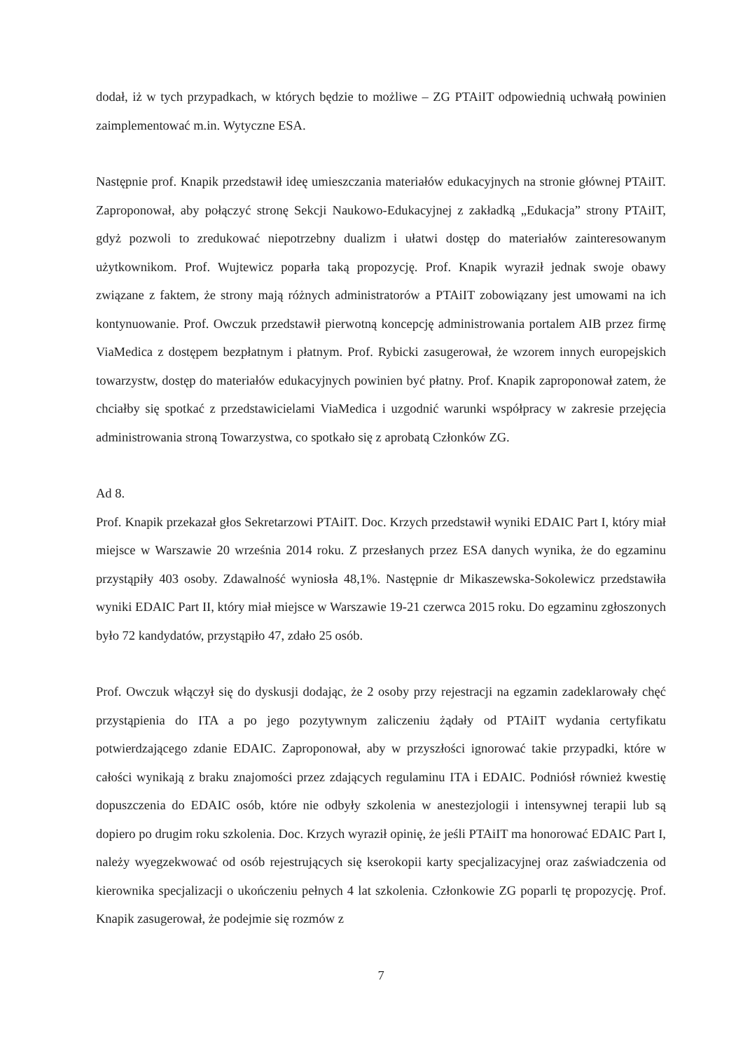dodał, iż w tych przypadkach, w których będzie to możliwe – ZG PTAiIT odpowiednią uchwałą powinien zaimplementować m.in. Wytyczne ESA.
Następnie prof. Knapik przedstawił ideę umieszczania materiałów edukacyjnych na stronie głównej PTAiIT. Zaproponował, aby połączyć stronę Sekcji Naukowo-Edukacyjnej z zakładką „Edukacja” strony PTAiIT, gdyż pozwoli to zredukować niepotrzebny dualizm i ułatwi dostęp do materiałów zainteresowanym użytkownikom. Prof. Wujtewicz poparła taką propozycję. Prof. Knapik wyraził jednak swoje obawy związane z faktem, że strony mają różnych administratorów a PTAiIT zobowiązany jest umowami na ich kontynuowanie. Prof. Owczuk przedstawił pierwotną koncepcję administrowania portalem AIB przez firmę ViaMedica z dostępem bezpłatnym i płatnym. Prof. Rybicki zasugerował, że wzorem innych europejskich towarzystw, dostęp do materiałów edukacyjnych powinien być płatny. Prof. Knapik zaproponował zatem, że chciałby się spotkać z przedstawicielami ViaMedica i uzgodnić warunki współpracy w zakresie przejęcia administrowania stroną Towarzystwa, co spotkało się z aprobatą Członków ZG.
Ad 8.
Prof. Knapik przekazał głos Sekretarzowi PTAiIT. Doc. Krzych przedstawił wyniki EDAIC Part I, który miał miejsce w Warszawie 20 września 2014 roku. Z przesłanych przez ESA danych wynika, że do egzaminu przystąpiły 403 osoby. Zdawalność wyniosła 48,1%. Następnie dr Mikaszewska-Sokolewicz przedstawiła wyniki EDAIC Part II, który miał miejsce w Warszawie 19-21 czerwca 2015 roku. Do egzaminu zgłoszonych było 72 kandydatów, przystąpiło 47, zdało 25 osób.
Prof. Owczuk włączył się do dyskusji dodając, że 2 osoby przy rejestracji na egzamin zadeklarowały chęć przystąpienia do ITA a po jego pozytywnym zaliczeniu żądały od PTAiIT wydania certyfikatu potwierdzającego zdanie EDAIC. Zaproponował, aby w przyszłości ignorować takie przypadki, które w całości wynikają z braku znajomości przez zdających regulaminu ITA i EDAIC. Podniósł również kwestię dopuszczenia do EDAIC osób, które nie odbyły szkolenia w anestezjologii i intensywnej terapii lub są dopiero po drugim roku szkolenia. Doc. Krzych wyraził opinię, że jeśli PTAiIT ma honorować EDAIC Part I, należy wyegzekwować od osób rejestrujących się kserokopii karty specjalizacyjnej oraz zaświadczenia od kierownika specjalizacji o ukończeniu pełnych 4 lat szkolenia. Członkowie ZG poparli tę propozycję. Prof. Knapik zasugerował, że podejmie się rozmów z
7